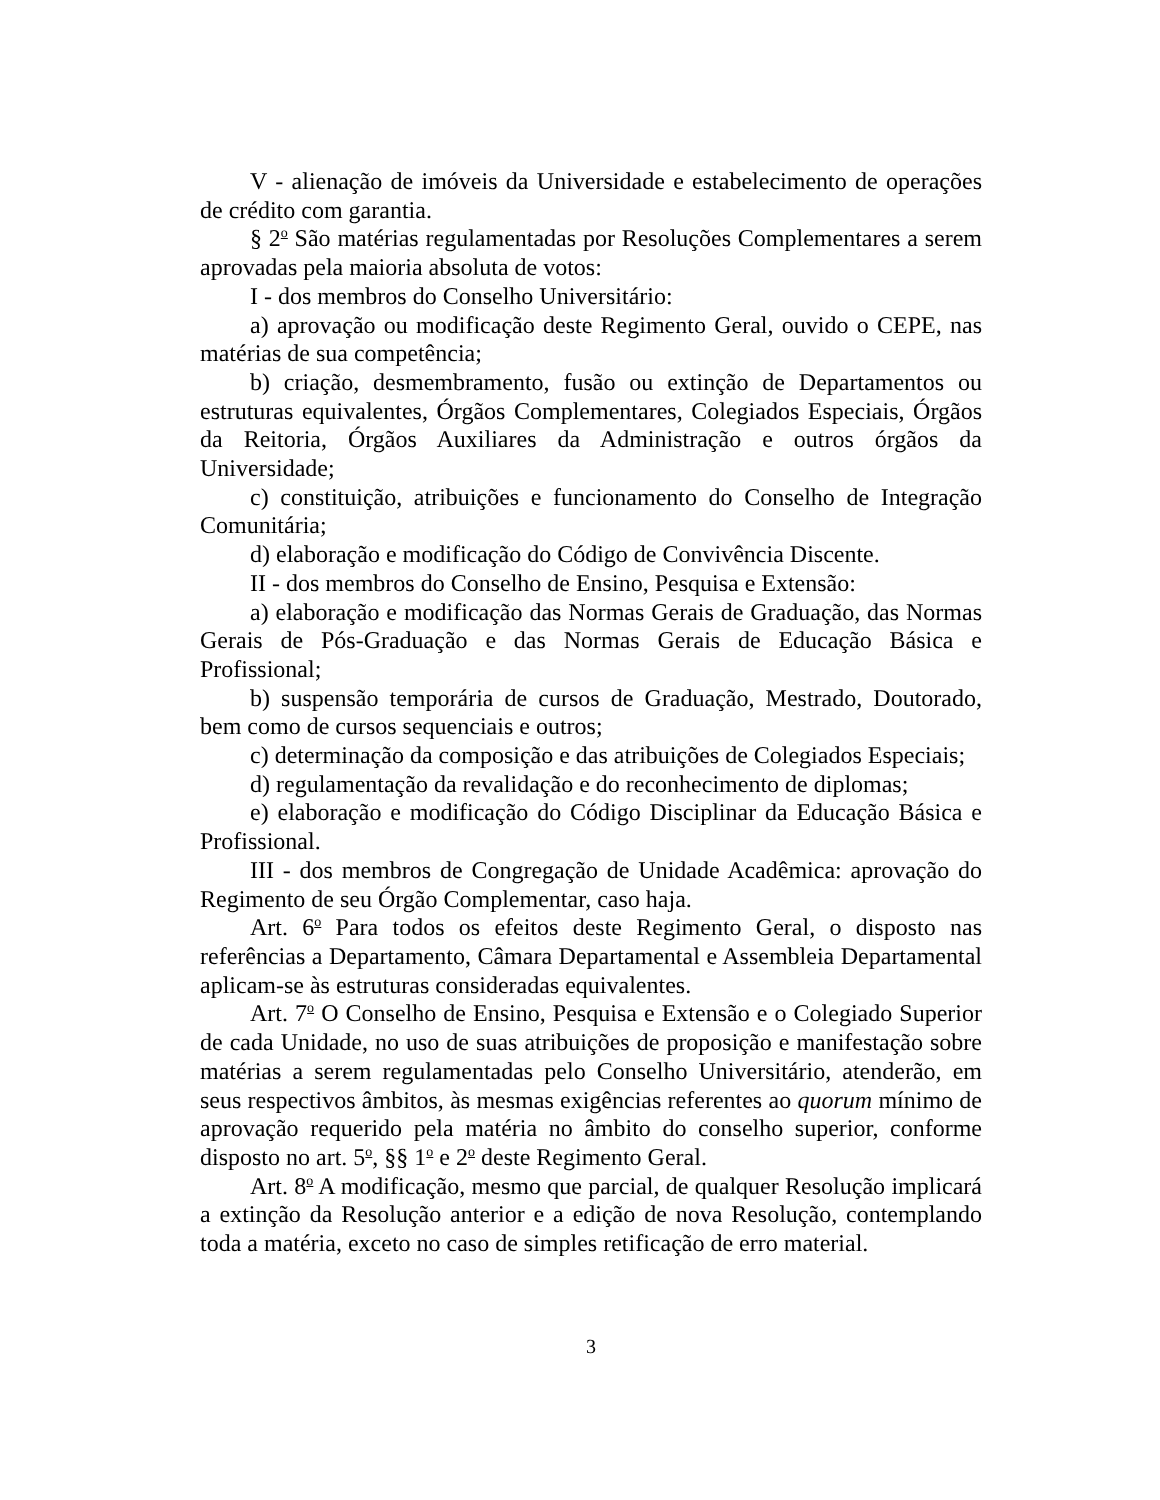V - alienação de imóveis da Universidade e estabelecimento de operações de crédito com garantia.
§ 2<sup>o</sup> São matérias regulamentadas por Resoluções Complementares a serem aprovadas pela maioria absoluta de votos:
I - dos membros do Conselho Universitário:
a) aprovação ou modificação deste Regimento Geral, ouvido o CEPE, nas matérias de sua competência;
b) criação, desmembramento, fusão ou extinção de Departamentos ou estruturas equivalentes, Órgãos Complementares, Colegiados Especiais, Órgãos da Reitoria, Órgãos Auxiliares da Administração e outros órgãos da Universidade;
c) constituição, atribuições e funcionamento do Conselho de Integração Comunitária;
d) elaboração e modificação do Código de Convivência Discente.
II - dos membros do Conselho de Ensino, Pesquisa e Extensão:
a) elaboração e modificação das Normas Gerais de Graduação, das Normas Gerais de Pós-Graduação e das Normas Gerais de Educação Básica e Profissional;
b) suspensão temporária de cursos de Graduação, Mestrado, Doutorado, bem como de cursos sequenciais e outros;
c) determinação da composição e das atribuições de Colegiados Especiais;
d) regulamentação da revalidação e do reconhecimento de diplomas;
e) elaboração e modificação do Código Disciplinar da Educação Básica e Profissional.
III - dos membros de Congregação de Unidade Acadêmica: aprovação do Regimento de seu Órgão Complementar, caso haja.
Art. 6<sup>o</sup> Para todos os efeitos deste Regimento Geral, o disposto nas referências a Departamento, Câmara Departamental e Assembleia Departamental aplicam-se às estruturas consideradas equivalentes.
Art. 7<sup>o</sup> O Conselho de Ensino, Pesquisa e Extensão e o Colegiado Superior de cada Unidade, no uso de suas atribuições de proposição e manifestação sobre matérias a serem regulamentadas pelo Conselho Universitário, atenderão, em seus respectivos âmbitos, às mesmas exigências referentes ao quorum mínimo de aprovação requerido pela matéria no âmbito do conselho superior, conforme disposto no art. 5<sup>o</sup>, §§ 1<sup>o</sup> e 2<sup>o</sup> deste Regimento Geral.
Art. 8<sup>o</sup> A modificação, mesmo que parcial, de qualquer Resolução implicará a extinção da Resolução anterior e a edição de nova Resolução, contemplando toda a matéria, exceto no caso de simples retificação de erro material.
3